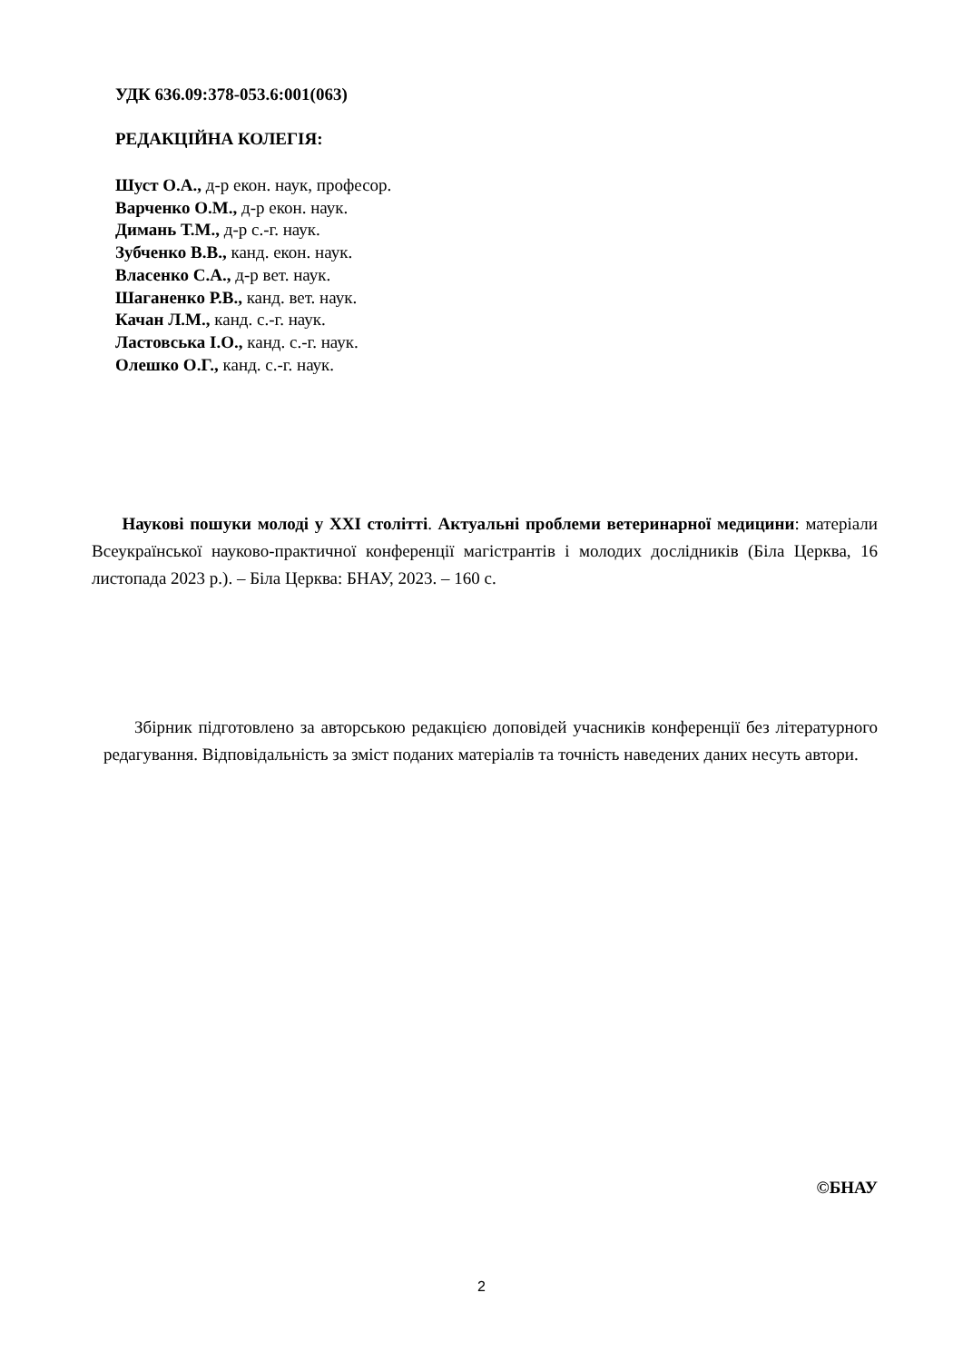УДК 636.09:378-053.6:001(063)
РЕДАКЦІЙНА КОЛЕГІЯ:
Шуст О.А., д-р екон. наук, професор.
Варченко О.М., д-р екон. наук.
Димань Т.М., д-р с.-г. наук.
Зубченко В.В., канд. екон. наук.
Власенко С.А., д-р вет. наук.
Шаганенко Р.В., канд. вет. наук.
Качан Л.М., канд. с.-г. наук.
Ластовська І.О., канд. с.-г. наук.
Олешко О.Г., канд. с.-г. наук.
Наукові пошуки молоді у XXI столітті. Актуальні проблеми ветеринарної медицини: матеріали Всеукраїнської науково-практичної конференції магістрантів і молодих дослідників (Біла Церква, 16 листопада 2023 р.). – Біла Церква: БНАУ, 2023. – 160 с.
Збірник підготовлено за авторською редакцією доповідей учасників конференції без літературного редагування. Відповідальність за зміст поданих матеріалів та точність наведених даних несуть автори.
©БНАУ
2